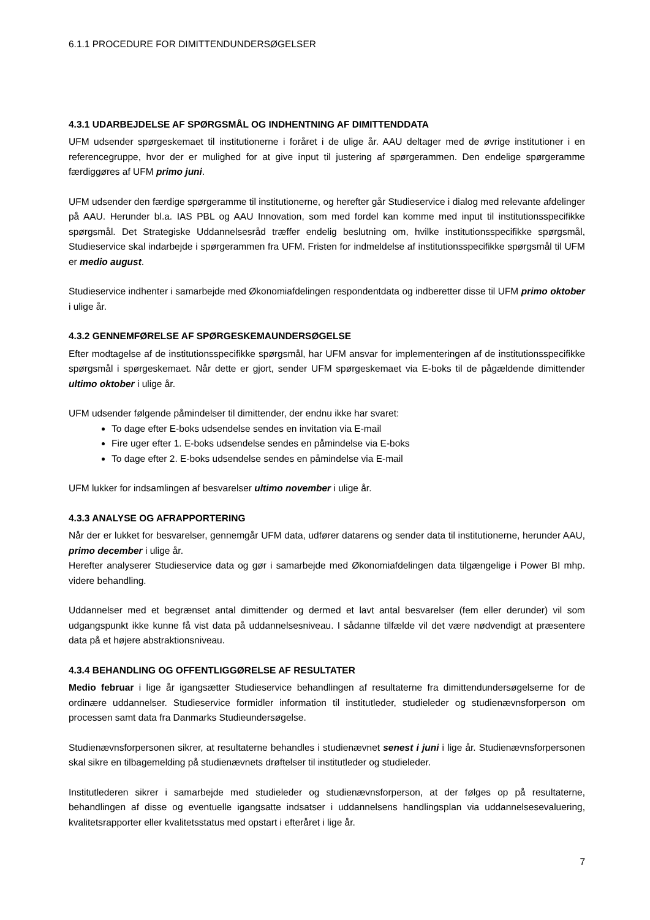6.1.1 PROCEDURE FOR DIMITTENDUNDERSØGELSER
4.3.1 UDARBEJDELSE AF SPØRGSMÅL OG INDHENTNING AF DIMITTENDDATA
UFM udsender spørgeskemaet til institutionerne i foråret i de ulige år. AAU deltager med de øvrige institutioner i en referencegruppe, hvor der er mulighed for at give input til justering af spørgerammen. Den endelige spørgeramme færdiggøres af UFM primo juni.
UFM udsender den færdige spørgeramme til institutionerne, og herefter går Studieservice i dialog med relevante afdelinger på AAU. Herunder bl.a. IAS PBL og AAU Innovation, som med fordel kan komme med input til institutionsspecifikke spørgsmål. Det Strategiske Uddannelsesråd træffer endelig beslutning om, hvilke institutionsspecifikke spørgsmål, Studieservice skal indarbejde i spørgerammen fra UFM. Fristen for indmeldelse af institutionsspecifikke spørgsmål til UFM er medio august.
Studieservice indhenter i samarbejde med Økonomiafdelingen respondentdata og indberetter disse til UFM primo oktober i ulige år.
4.3.2 GENNEMFØRELSE AF SPØRGESKEMAUNDERSØGELSE
Efter modtagelse af de institutionsspecifikke spørgsmål, har UFM ansvar for implementeringen af de institutionsspecifikke spørgsmål i spørgeskemaet. Når dette er gjort, sender UFM spørgeskemaet via E-boks til de pågældende dimittender ultimo oktober i ulige år.
UFM udsender følgende påmindelser til dimittender, der endnu ikke har svaret:
To dage efter E-boks udsendelse sendes en invitation via E-mail
Fire uger efter 1. E-boks udsendelse sendes en påmindelse via E-boks
To dage efter 2. E-boks udsendelse sendes en påmindelse via E-mail
UFM lukker for indsamlingen af besvarelser ultimo november i ulige år.
4.3.3 ANALYSE OG AFRAPPORTERING
Når der er lukket for besvarelser, gennemgår UFM data, udfører datarens og sender data til institutionerne, herunder AAU, primo december i ulige år.
Herefter analyserer Studieservice data og gør i samarbejde med Økonomiafdelingen data tilgængelige i Power BI mhp. videre behandling.
Uddannelser med et begrænset antal dimittender og dermed et lavt antal besvarelser (fem eller derunder) vil som udgangspunkt ikke kunne få vist data på uddannelsesniveau. I sådanne tilfælde vil det være nødvendigt at præsentere data på et højere abstraktionsniveau.
4.3.4 BEHANDLING OG OFFENTLIGGØRELSE AF RESULTATER
Medio februar i lige år igangsætter Studieservice behandlingen af resultaterne fra dimittendundersøgelserne for de ordinære uddannelser. Studieservice formidler information til institutleder, studieleder og studienævnsforperson om processen samt data fra Danmarks Studieundersøgelse.
Studienævnsforpersonen sikrer, at resultaterne behandles i studienævnet senest i juni i lige år. Studienævnsforpersonen skal sikre en tilbagemelding på studienævnets drøftelser til institutleder og studieleder.
Institutlederen sikrer i samarbejde med studieleder og studienævnsforperson, at der følges op på resultaterne, behandlingen af disse og eventuelle igangsatte indsatser i uddannelsens handlingsplan via uddannelsesevaluering, kvalitetsrapporter eller kvalitetsstatus med opstart i efteråret i lige år.
7